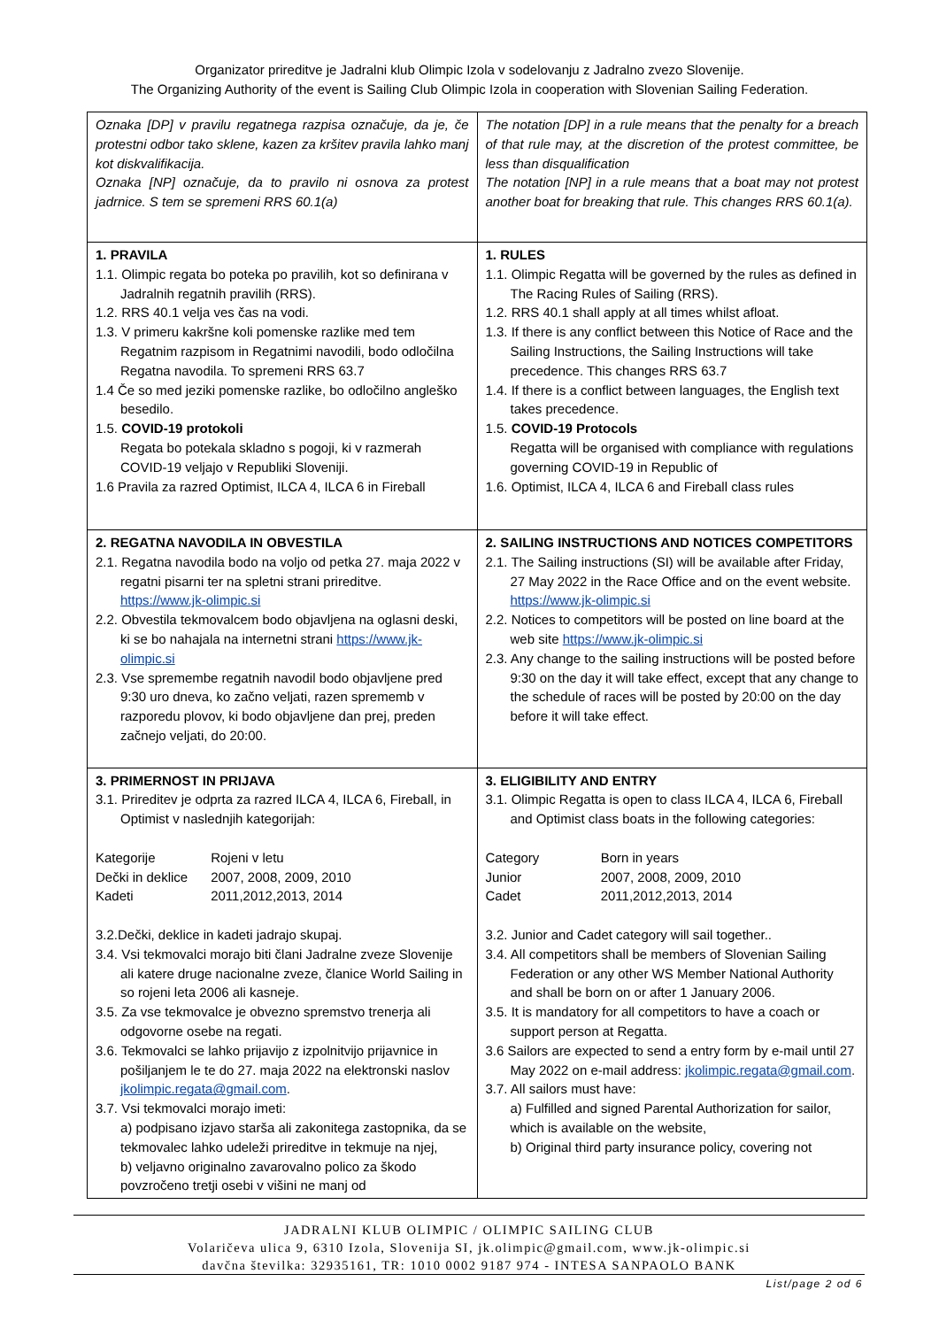Organizator prireditve je Jadralni klub Olimpic Izola v sodelovanju z Jadralno zvezo Slovenije.
The Organizing Authority of the event is Sailing Club Olimpic Izola in cooperation with Slovenian Sailing Federation.
| Oznaka [DP] v pravilu regatnega razpisa označuje, da je, če protestni odbor tako sklene, kazen za kršitev pravila lahko manj kot diskvalifikacija. Oznaka [NP] označuje, da to pravilo ni osnova za protest jadrnice. S tem se spremeni RRS 60.1(a) | The notation [DP] in a rule means that the penalty for a breach of that rule may, at the discretion of the protest committee, be less than disqualification The notation [NP] in a rule means that a boat may not protest another boat for breaking that rule. This changes RRS 60.1(a). |
| 1. PRAVILA 1.1. Olimpic regata bo poteka po pravilih, kot so definirana v Jadralnih regatnih pravilih (RRS). 1.2. RRS 40.1 velja ves čas na vodi. 1.3. V primeru kakršne koli pomenske razlike med tem Regatnim razpisom in Regatnimi navodili, bodo odločilna Regatna navodila. To spremeni RRS 63.7 1.4 Če so med jeziki pomenske razlike, bo odločilno angleško besedilo. 1.5. COVID-19 protokoli Regata bo potekala skladno s pogoji, ki v razmerah COVID-19 veljajo v Republiki Sloveniji. 1.6 Pravila za razred Optimist, ILCA 4, ILCA 6 in Fireball | 1. RULES 1.1. Olimpic Regatta will be governed by the rules as defined in The Racing Rules of Sailing (RRS). 1.2. RRS 40.1 shall apply at all times whilst afloat. 1.3. If there is any conflict between this Notice of Race and the Sailing Instructions, the Sailing Instructions will take precedence. This changes RRS 63.7 1.4. If there is a conflict between languages, the English text takes precedence. 1.5. COVID-19 Protocols Regatta will be organised with compliance with regulations governing COVID-19 in Republic of 1.6. Optimist, ILCA 4, ILCA 6 and Fireball class rules |
| 2. REGATNA NAVODILA IN OBVESTILA 2.1. Regatna navodila bodo na voljo od petka 27. maja 2022 v regatni pisarni ter na spletni strani prireditve. https://www.jk-olimpic.si 2.2. Obvestila tekmovalcem bodo objavljena na oglasni deski, ki se bo nahajala na internetni strani https://www.jk-olimpic.si 2.3. Vse spremembe regatnih navodil bodo objavljene pred 9:30 uro dneva, ko začno veljati, razen sprememb v razporedu plovov, ki bodo objavljene dan prej, preden začnejo veljati, do 20:00. | 2. SAILING INSTRUCTIONS AND NOTICES COMPETITORS 2.1. The Sailing instructions (SI) will be available after Friday, 27 May 2022 in the Race Office and on the event website. https://www.jk-olimpic.si 2.2. Notices to competitors will be posted on line board at the web site https://www.jk-olimpic.si 2.3. Any change to the sailing instructions will be posted before 9:30 on the day it will take effect, except that any change to the schedule of races will be posted by 20:00 on the day before it will take effect. |
| 3. PRIMERNOST IN PRIJAVA 3.1. Prireditev je odprta za razred ILCA 4, ILCA 6, Fireball, in Optimist v naslednjih kategorijah: Kategorije Rojeni v letu Dečki in deklice 2007, 2008, 2009, 2010 Kadeti 2011,2012,2013, 2014 3.2.Dečki, deklice in kadeti jadrajo skupaj. 3.4. Vsi tekmovalci morajo biti člani Jadralne zveze Slovenije ali katere druge nacionalne zveze, članice World Sailing in so rojeni leta 2006 ali kasneje. 3.5. Za vse tekmovalce je obvezno spremstvo trenerja ali odgovorne osebe na regati. 3.6. Tekmovalci se lahko prijavijo z izpolnitvijo prijavnice in pošiljanjem le te do 27. maja 2022 na elektronski naslov jkolimpic.regata@gmail.com . 3.7. Vsi tekmovalci morajo imeti: a) podpisano izjavo starša ali zakonitega zastopnika, da se tekmovalec lahko udeleži prireditve in tekmuje na njej, b) veljavno originalno zavarovalno polico za škodo povzročeno tretji osebi v višini ne manj od | 3. ELIGIBILITY AND ENTRY 3.1. Olimpic Regatta is open to class ILCA 4, ILCA 6, Fireball and Optimist class boats in the following categories: Category Born in years Junior 2007, 2008, 2009, 2010 Cadet 2011,2012,2013, 2014 3.2. Junior and Cadet category will sail together.. 3.4. All competitors shall be members of Slovenian Sailing Federation or any other WS Member National Authority and shall be born on or after 1 January 2006. 3.5. It is mandatory for all competitors to have a coach or support person at Regatta. 3.6 Sailors are expected to send a entry form by e-mail until 27 May 2022 on e-mail address: jkolimpic.regata@gmail.com . 3.7. All sailors must have: a) Fulfilled and signed Parental Authorization for sailor, which is available on the website, b) Original third party insurance policy, covering not |
JADRALNI KLUB OLIMPIC / OLIMPIC SAILING CLUB
Volaričeva ulica 9, 6310 Izola, Slovenija SI, jk.olimpic@gmail.com, www.jk-olimpic.si
davčna številka: 32935161, TR: 1010 0002 9187 974 - INTESA SANPAOLO BANK
List/page 2 od 6